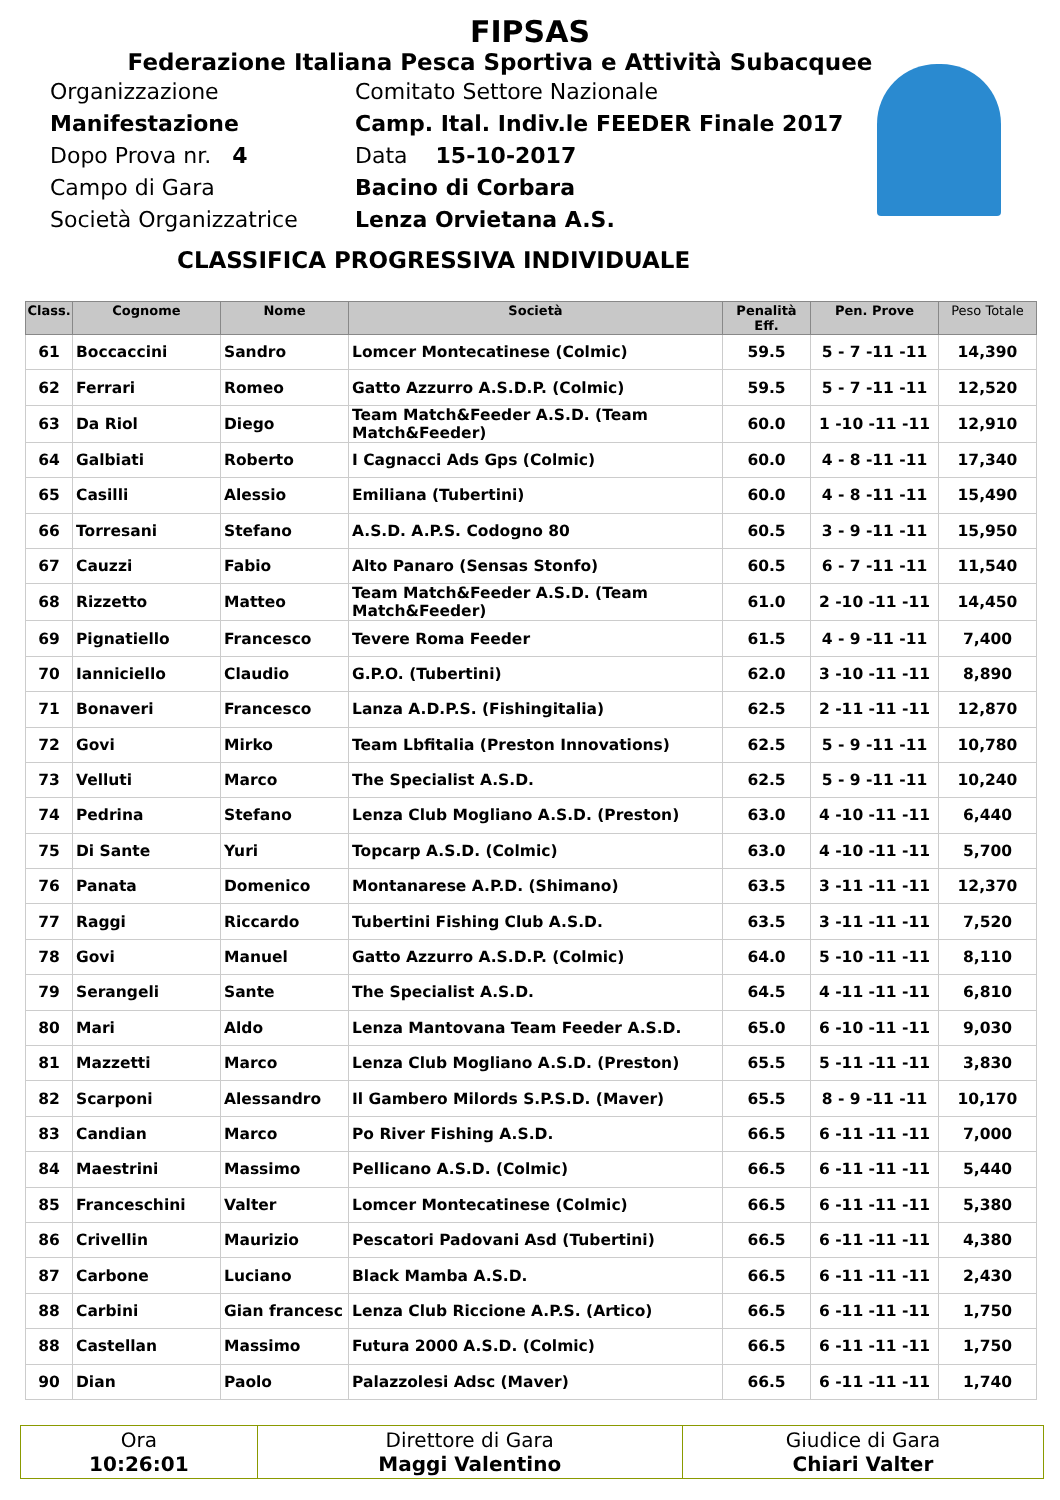FIPSAS
Federazione Italiana Pesca Sportiva e Attività Subacquee
Organizzazione Comitato Settore Nazionale
Manifestazione Camp. Ital. Indiv.le FEEDER Finale 2017
Dopo Prova nr. 4 Data 15-10-2017
Campo di Gara Bacino di Corbara
Società Organizzatrice Lenza Orvietana A.S.
CLASSIFICA PROGRESSIVA INDIVIDUALE
| Class. | Cognome | Nome | Società | Penalità Eff. | Pen. Prove | Peso Totale |
| --- | --- | --- | --- | --- | --- | --- |
| 61 | Boccaccini | Sandro | Lomcer Montecatinese (Colmic) | 59.5 | 5 - 7 -11 -11 | 14,390 |
| 62 | Ferrari | Romeo | Gatto Azzurro A.S.D.P. (Colmic) | 59.5 | 5 - 7 -11 -11 | 12,520 |
| 63 | Da Riol | Diego | Team Match&Feeder A.S.D. (Team Match&Feeder) | 60.0 | 1 -10 -11 -11 | 12,910 |
| 64 | Galbiati | Roberto | I Cagnacci Ads Gps (Colmic) | 60.0 | 4 - 8 -11 -11 | 17,340 |
| 65 | Casilli | Alessio | Emiliana (Tubertini) | 60.0 | 4 - 8 -11 -11 | 15,490 |
| 66 | Torresani | Stefano | A.S.D. A.P.S. Codogno 80 | 60.5 | 3 - 9 -11 -11 | 15,950 |
| 67 | Cauzzi | Fabio | Alto Panaro (Sensas Stonfo) | 60.5 | 6 - 7 -11 -11 | 11,540 |
| 68 | Rizzetto | Matteo | Team Match&Feeder A.S.D. (Team Match&Feeder) | 61.0 | 2 -10 -11 -11 | 14,450 |
| 69 | Pignatiello | Francesco | Tevere Roma Feeder | 61.5 | 4 - 9 -11 -11 | 7,400 |
| 70 | Ianniciello | Claudio | G.P.O. (Tubertini) | 62.0 | 3 -10 -11 -11 | 8,890 |
| 71 | Bonaveri | Francesco | Lanza A.D.P.S. (Fishingitalia) | 62.5 | 2 -11 -11 -11 | 12,870 |
| 72 | Govi | Mirko | Team Lbfitalia (Preston Innovations) | 62.5 | 5 - 9 -11 -11 | 10,780 |
| 73 | Velluti | Marco | The Specialist A.S.D. | 62.5 | 5 - 9 -11 -11 | 10,240 |
| 74 | Pedrina | Stefano | Lenza Club Mogliano A.S.D. (Preston) | 63.0 | 4 -10 -11 -11 | 6,440 |
| 75 | Di Sante | Yuri | Topcarp A.S.D. (Colmic) | 63.0 | 4 -10 -11 -11 | 5,700 |
| 76 | Panata | Domenico | Montanarese A.P.D. (Shimano) | 63.5 | 3 -11 -11 -11 | 12,370 |
| 77 | Raggi | Riccardo | Tubertini Fishing Club A.S.D. | 63.5 | 3 -11 -11 -11 | 7,520 |
| 78 | Govi | Manuel | Gatto Azzurro A.S.D.P. (Colmic) | 64.0 | 5 -10 -11 -11 | 8,110 |
| 79 | Serangeli | Sante | The Specialist A.S.D. | 64.5 | 4 -11 -11 -11 | 6,810 |
| 80 | Mari | Aldo | Lenza Mantovana Team Feeder A.S.D. | 65.0 | 6 -10 -11 -11 | 9,030 |
| 81 | Mazzetti | Marco | Lenza Club Mogliano A.S.D. (Preston) | 65.5 | 5 -11 -11 -11 | 3,830 |
| 82 | Scarponi | Alessandro | Il Gambero Milords S.P.S.D. (Maver) | 65.5 | 8 - 9 -11 -11 | 10,170 |
| 83 | Candian | Marco | Po River Fishing A.S.D. | 66.5 | 6 -11 -11 -11 | 7,000 |
| 84 | Maestrini | Massimo | Pellicano A.S.D. (Colmic) | 66.5 | 6 -11 -11 -11 | 5,440 |
| 85 | Franceschini | Valter | Lomcer Montecatinese (Colmic) | 66.5 | 6 -11 -11 -11 | 5,380 |
| 86 | Crivellin | Maurizio | Pescatori Padovani Asd (Tubertini) | 66.5 | 6 -11 -11 -11 | 4,380 |
| 87 | Carbone | Luciano | Black Mamba A.S.D. | 66.5 | 6 -11 -11 -11 | 2,430 |
| 88 | Carbini | Gian francesc | Lenza Club Riccione A.P.S. (Artico) | 66.5 | 6 -11 -11 -11 | 1,750 |
| 88 | Castellan | Massimo | Futura 2000 A.S.D. (Colmic) | 66.5 | 6 -11 -11 -11 | 1,750 |
| 90 | Dian | Paolo | Palazzolesi Adsc (Maver) | 66.5 | 6 -11 -11 -11 | 1,740 |
| Ora 10:26:01 | Direttore di Gara Maggi Valentino | Giudice di Gara Chiari Valter |